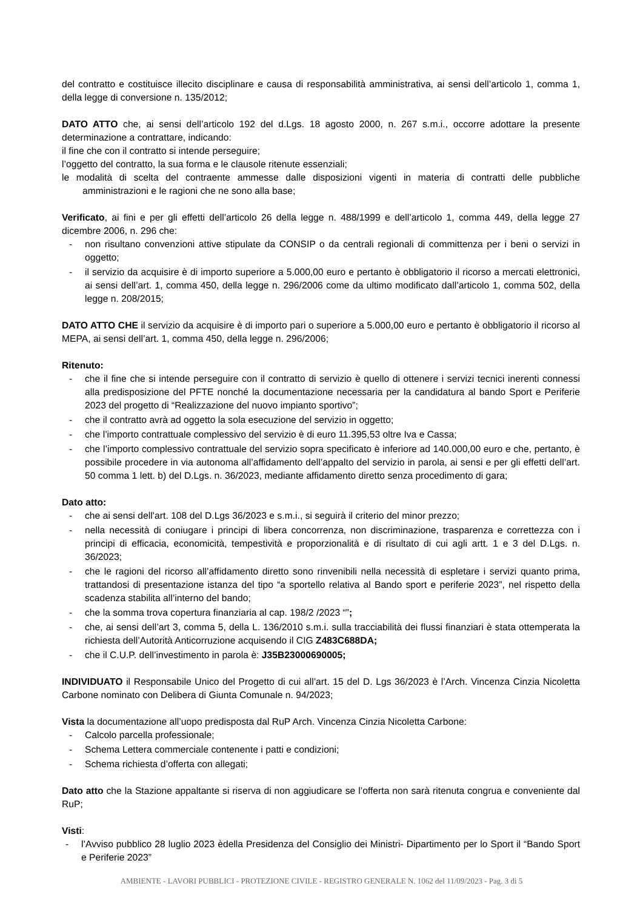del contratto e costituisce illecito disciplinare e causa di responsabilità amministrativa, ai sensi dell’articolo 1, comma 1, della legge di conversione n. 135/2012;
DATO ATTO che, ai sensi dell’articolo 192 del d.Lgs. 18 agosto 2000, n. 267 s.m.i., occorre adottare la presente determinazione a contrattare, indicando:
il fine che con il contratto si intende perseguire;
l’oggetto del contratto, la sua forma e le clausole ritenute essenziali;
le modalità di scelta del contraente ammesse dalle disposizioni vigenti in materia di contratti delle pubbliche amministrazioni e le ragioni che ne sono alla base;
Verificato, ai fini e per gli effetti dell’articolo 26 della legge n. 488/1999 e dell’articolo 1, comma 449, della legge 27 dicembre 2006, n. 296 che:
- non risultano convenzioni attive stipulate da CONSIP o da centrali regionali di committenza per i beni o servizi in oggetto;
- il servizio da acquisire è di importo superiore a 5.000,00 euro e pertanto è obbligatorio il ricorso a mercati elettronici, ai sensi dell’art. 1, comma 450, della legge n. 296/2006 come da ultimo modificato dall’articolo 1, comma 502, della legge n. 208/2015;
DATO ATTO CHE il servizio da acquisire è di importo pari o superiore a 5.000,00 euro e pertanto è obbligatorio il ricorso al MEPA, ai sensi dell’art. 1, comma 450, della legge n. 296/2006;
Ritenuto:
- che il fine che si intende perseguire con il contratto di servizio è quello di ottenere i servizi tecnici inerenti connessi alla predisposizione del PFTE nonché la documentazione necessaria per la candidatura al bando Sport e Periferie 2023 del progetto di “Realizzazione del nuovo impianto sportivo”;
- che il contratto avrà ad oggetto la sola esecuzione del servizio in oggetto;
- che l’importo contrattuale complessivo del servizio è di euro 11.395,53 oltre Iva e Cassa;
- che l’importo complessivo contrattuale del servizio sopra specificato è inferiore ad 140.000,00 euro e che, pertanto, è possibile procedere in via autonoma all’affidamento dell’appalto del servizio in parola, ai sensi e per gli effetti dell’art. 50 comma 1 lett. b) del D.Lgs. n. 36/2023, mediante affidamento diretto senza procedimento di gara;
Dato atto:
- che ai sensi dell’art. 108 del D.Lgs 36/2023 e s.m.i., si seguirà il criterio del minor prezzo;
- nella necessità di coniugare i principi di libera concorrenza, non discriminazione, trasparenza e correttezza con i principi di efficacia, economicità, tempestività e proporzionalità e di risultato di cui agli artt. 1 e 3 del D.Lgs. n. 36/2023;
- che le ragioni del ricorso all’affidamento diretto sono rinvenibili nella necessità di espletare i servizi quanto prima, trattandosi di presentazione istanza del tipo “a sportello relativa al Bando sport e periferie 2023”, nel rispetto della scadenza stabilita all’interno del bando;
- che la somma trova copertura finanziaria al cap. 198/2 /2023 “”;
- che, ai sensi dell’art 3, comma 5, della L. 136/2010 s.m.i. sulla tracciabilità dei flussi finanziari è stata ottemperata la richiesta dell’Autorità Anticorruzione acquisendo il CIG Z483C688DA;
- che il C.U.P. dell’investimento in parola è: J35B23000690005;
INDIVIDUATO il Responsabile Unico del Progetto di cui all’art. 15 del D. Lgs 36/2023 è l’Arch. Vincenza Cinzia Nicoletta Carbone nominato con Delibera di Giunta Comunale n. 94/2023;
Vista la documentazione all’uopo predisposta dal RuP Arch. Vincenza Cinzia Nicoletta Carbone:
- Calcolo parcella professionale;
- Schema Lettera commerciale contenente i patti e condizioni;
- Schema richiesta d’offerta con allegati;
Dato atto che la Stazione appaltante si riserva di non aggiudicare se l’offerta non sarà ritenuta congrua e conveniente dal RuP;
Visti:
- l’Avviso pubblico 28 luglio 2023 èdella Presidenza del Consiglio dei Ministri- Dipartimento per lo Sport il “Bando Sport e Periferie 2023”
AMBIENTE - LAVORI PUBBLICI - PROTEZIONE CIVILE - REGISTRO GENERALE N. 1062 del 11/09/2023 - Pag. 3 di 5